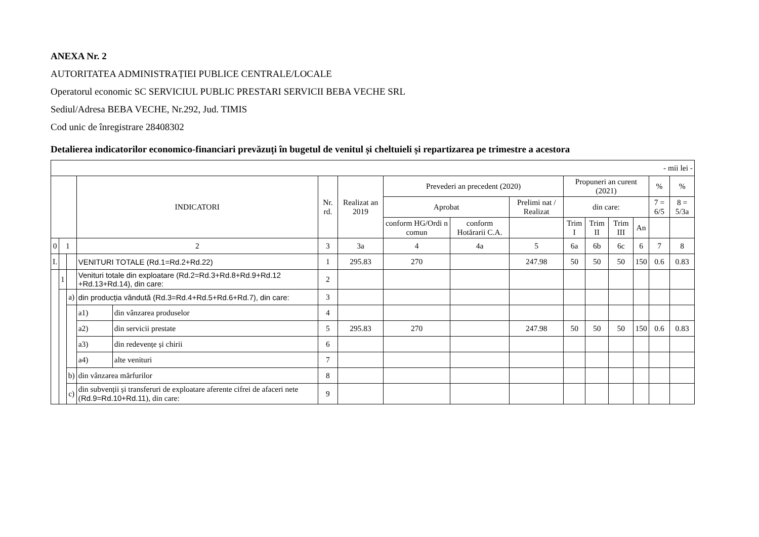ANEXA Nr. 2
AUTORITATEA ADMINISTRAȚIEI PUBLICE CENTRALE/LOCALE
Operatorul economic SC SERVICIUL PUBLIC PRESTARI SERVICII BEBA VECHE SRL
Sediul/Adresa BEBA VECHE, Nr.292, Jud. TIMIS
Cod unic de înregistrare 28408302
Detalierea indicatorilor economico-financiari prevăzuți în bugetul de venitul și cheltuieli și repartizarea pe trimestre a acestora
| - mii lei - | | | | | | | | | | | | | | | |
| | | | INDICATORI | | Nr. rd. | Realizat an 2019 | Prevederi an precedent (2020) | | | Propuneri an curent (2021) | | | | % | % |
| | | | | | | | Aprobat | | Prelimi nat / Realizat | din care: | | | | 7 = 6/5 | 8 = 5/3a |
| | | | | | | | conform HG/Ordi n comun | conform Hotărarii C.A. | | Trim I | Trim II | Trim III | An | | |
| 0 | 1 | | 2 | | 3 | 3a | 4 | 4a | 5 | 6a | 6b | 6c | 6 | 7 | 8 |
| I. | | | VENITURI TOTALE (Rd.1=Rd.2+Rd.22) | | 1 | 295.83 | 270 | | 247.98 | 50 | 50 | 50 | 150 | 0.6 | 0.83 |
| | 1 | | Venituri totale din exploatare (Rd.2=Rd.3+Rd.8+Rd.9+Rd.12 +Rd.13+Rd.14), din care: | | 2 | | | | | | | | | | |
| | | a) | din producția vândută (Rd.3=Rd.4+Rd.5+Rd.6+Rd.7), din care: | | 3 | | | | | | | | | | |
| | | | a1) | din vânzarea produselor | 4 | | | | | | | | | | |
| | | | a2) | din servicii prestate | 5 | 295.83 | 270 | | 247.98 | 50 | 50 | 50 | 150 | 0.6 | 0.83 |
| | | | a3) | din redevențe și chirii | 6 | | | | | | | | | | |
| | | | a4) | alte venituri | 7 | | | | | | | | | | |
| | | b) | din vânzarea mărfurilor | | 8 | | | | | | | | | | |
| | | c) | din subvenții și transferuri de exploatare aferente cifrei de afaceri nete ( Rd.9=Rd.10+Rd.11 ), din care: | | 9 | | | | | | | | | | |